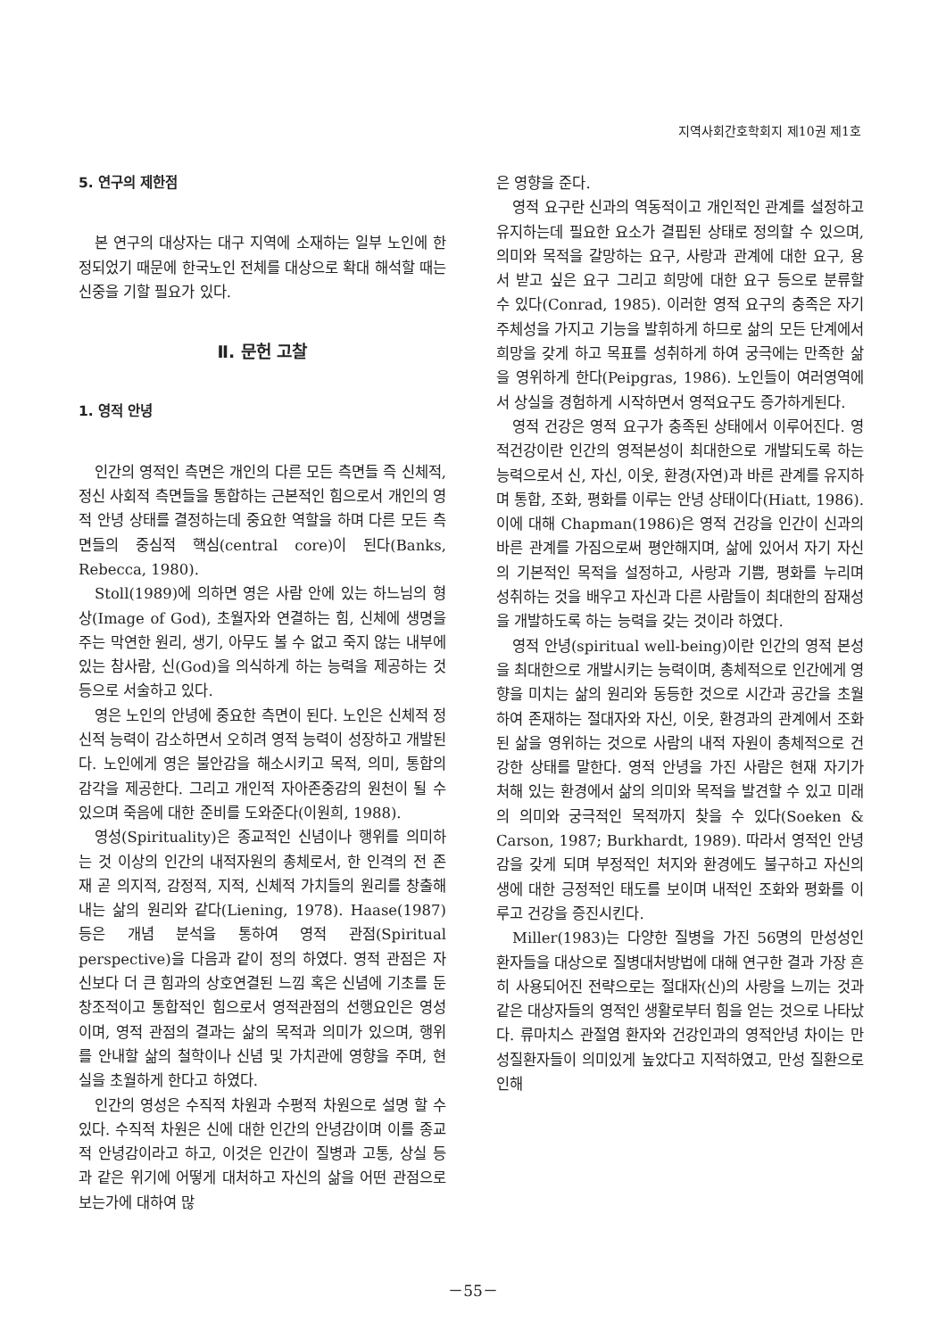지역사회간호학회지 제10권 제1호
5. 연구의 제한점
본 연구의 대상자는 대구 지역에 소재하는 일부 노인에 한정되었기 때문에 한국노인 전체를 대상으로 확대 해석할 때는 신중을 기할 필요가 있다.
Ⅱ. 문헌 고찰
1. 영적 안녕
인간의 영적인 측면은 개인의 다른 모든 측면들 즉 신체적, 정신 사회적 측면들을 통합하는 근본적인 힘으로서 개인의 영적 안녕 상태를 결정하는데 중요한 역할을 하며 다른 모든 측면들의 중심적 핵심(central core)이 된다(Banks, Rebecca, 1980).
Stoll(1989)에 의하면 영은 사람 안에 있는 하느님의 형상(Image of God), 초월자와 연결하는 힘, 신체에 생명을 주는 막연한 원리, 생기, 아무도 볼 수 없고 죽지 않는 내부에 있는 참사람, 신(God)을 의식하게 하는 능력을 제공하는 것 등으로 서술하고 있다.
영은 노인의 안녕에 중요한 측면이 된다. 노인은 신체적 정신적 능력이 감소하면서 오히려 영적 능력이 성장하고 개발된다. 노인에게 영은 불안감을 해소시키고 목적, 의미, 통합의 감각을 제공한다. 그리고 개인적 자아존중감의 원천이 될 수 있으며 죽음에 대한 준비를 도와준다(이원희, 1988).
영성(Spirituality)은 종교적인 신념이나 행위를 의미하는 것 이상의 인간의 내적자원의 총체로서, 한 인격의 전 존재 곧 의지적, 감정적, 지적, 신체적 가치들의 원리를 창출해 내는 삶의 원리와 같다(Liening, 1978). Haase(1987) 등은 개념 분석을 통하여 영적 관점(Spiritual perspective)을 다음과 같이 정의 하였다. 영적 관점은 자신보다 더 큰 힘과의 상호연결된 느낌 혹은 신념에 기초를 둔 창조적이고 통합적인 힘으로서 영적관점의 선행요인은 영성이며, 영적 관점의 결과는 삶의 목적과 의미가 있으며, 행위를 안내할 삶의 철학이나 신념 및 가치관에 영향을 주며, 현실을 초월하게 한다고 하였다.
인간의 영성은 수직적 차원과 수평적 차원으로 설명 할 수 있다. 수직적 차원은 신에 대한 인간의 안녕감이며 이를 종교적 안녕감이라고 하고, 이것은 인간이 질병과 고통, 상실 등과 같은 위기에 어떻게 대처하고 자신의 삶을 어떤 관점으로 보는가에 대하여 많
은 영향을 준다.
영적 요구란 신과의 역동적이고 개인적인 관계를 설정하고 유지하는데 필요한 요소가 결핍된 상태로 정의할 수 있으며, 의미와 목적을 갈망하는 요구, 사랑과 관계에 대한 요구, 용서 받고 싶은 요구 그리고 희망에 대한 요구 등으로 분류할 수 있다(Conrad, 1985). 이러한 영적 요구의 충족은 자기 주체성을 가지고 기능을 발휘하게 하므로 삶의 모든 단계에서 희망을 갖게 하고 목표를 성취하게 하여 궁극에는 만족한 삶을 영위하게 한다(Peipgras, 1986). 노인들이 여러영역에서 상실을 경험하게 시작하면서 영적요구도 증가하게된다.
영적 건강은 영적 요구가 충족된 상태에서 이루어진다. 영적건강이란 인간의 영적본성이 최대한으로 개발되도록 하는 능력으로서 신, 자신, 이웃, 환경(자연)과 바른 관계를 유지하며 통합, 조화, 평화를 이루는 안녕 상태이다(Hiatt, 1986). 이에 대해 Chapman(1986)은 영적 건강을 인간이 신과의 바른 관계를 가짐으로써 평안해지며, 삶에 있어서 자기 자신의 기본적인 목적을 설정하고, 사랑과 기쁨, 평화를 누리며 성취하는 것을 배우고 자신과 다른 사람들이 최대한의 잠재성을 개발하도록 하는 능력을 갖는 것이라 하였다.
영적 안녕(spiritual well-being)이란 인간의 영적 본성을 최대한으로 개발시키는 능력이며, 총체적으로 인간에게 영향을 미치는 삶의 원리와 동등한 것으로 시간과 공간을 초월하여 존재하는 절대자와 자신, 이웃, 환경과의 관계에서 조화된 삶을 영위하는 것으로 사람의 내적 자원이 총체적으로 건강한 상태를 말한다. 영적 안녕을 가진 사람은 현재 자기가 처해 있는 환경에서 삶의 의미와 목적을 발견할 수 있고 미래의 의미와 궁극적인 목적까지 찾을 수 있다(Soeken & Carson, 1987; Burkhardt, 1989). 따라서 영적인 안녕감을 갖게 되며 부정적인 처지와 환경에도 불구하고 자신의 생에 대한 긍정적인 태도를 보이며 내적인 조화와 평화를 이루고 건강을 증진시킨다.
Miller(1983)는 다양한 질병을 가진 56명의 만성성인 환자들을 대상으로 질병대처방법에 대해 연구한 결과 가장 흔히 사용되어진 전략으로는 절대자(신)의 사랑을 느끼는 것과 같은 대상자들의 영적인 생활로부터 힘을 얻는 것으로 나타났다. 류마치스 관절염 환자와 건강인과의 영적안녕 차이는 만성질환자들이 의미있게 높았다고 지적하였고, 만성 질환으로 인해
－55－